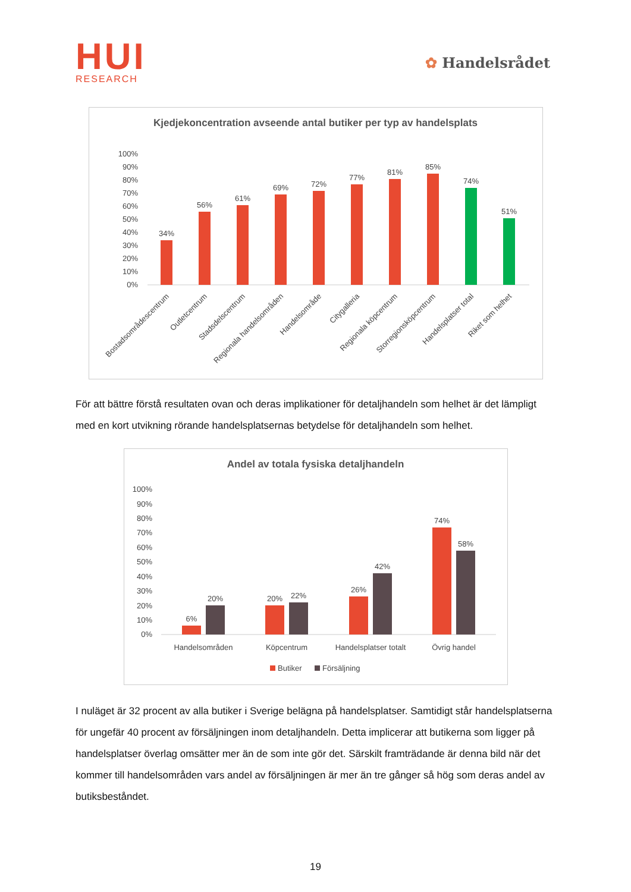HUI
RESEARCH
✿ Handelsrådet
Kjedjekoncentration avseende antal butiker per typ av handelsplats
100%
90%
80%
70%
60%
50%
40%
30%
20%
10%
0%
34%
56%
61%
69%
72%
77%
81%
85%
74%
51%
Bostadsområdescentrum
Outletcentrum
Stadsdelscentrum
Regionala handelsområden
Handelsområde
Citygalleria
Regionala köpcentrum
Storregionsköpcentrum
Handelsplatser total
Riket som helhet
För att bättre förstå resultaten ovan och deras implikationer för detaljhandeln som helhet är det lämpligt med en kort utvikning rörande handelsplatsernas betydelse för detaljhandeln som helhet.
Andel av totala fysiska detaljhandeln
100%
90%
80%
70%
60%
50%
40%
30%
20%
10%
0%
6%
20%
20%
22%
26%
42%
74%
58%
Handelsområden
Köpcentrum
Handelsplatser totalt
Övrig handel
Butiker
Försäljning
I nuläget är 32 procent av alla butiker i Sverige belägna på handelsplatser. Samtidigt står handelsplatserna för ungefär 40 procent av försäljningen inom detaljhandeln. Detta implicerar att butikerna som ligger på handelsplatser överlag omsätter mer än de som inte gör det. Särskilt framträdande är denna bild när det kommer till handelsområden vars andel av försäljningen är mer än tre gånger så hög som deras andel av butiksbeståndet.
19